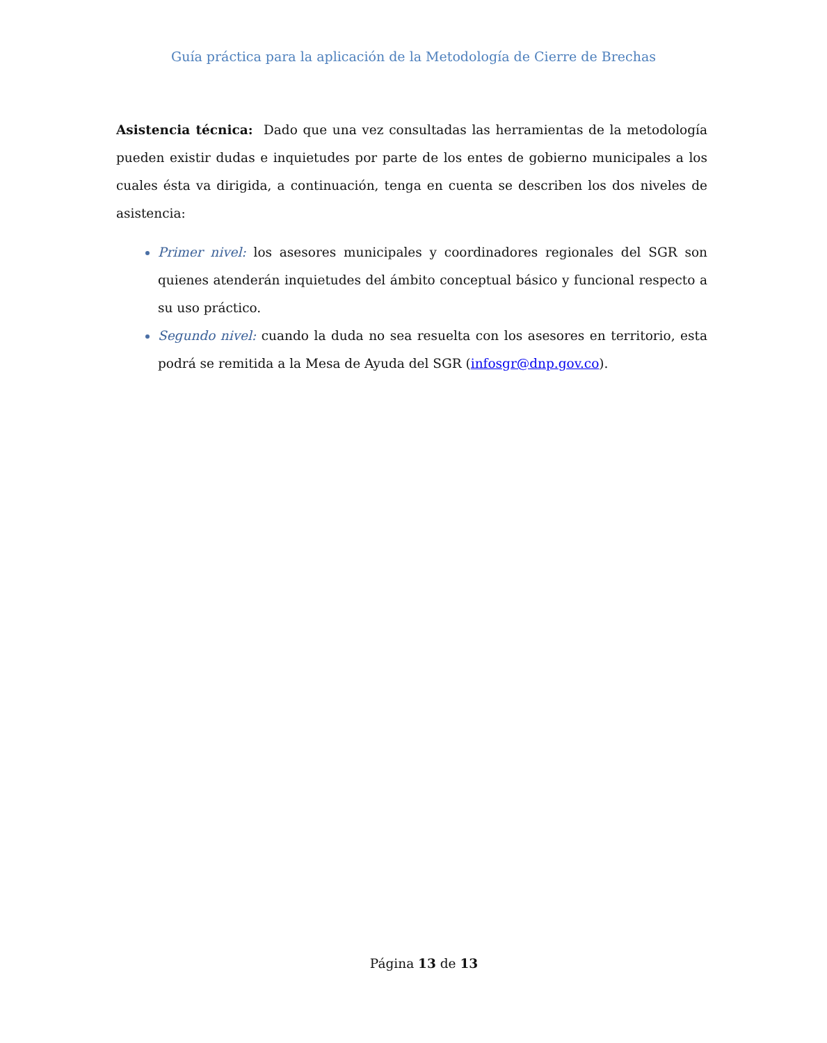Guía práctica para la aplicación de la Metodología de Cierre de Brechas
Asistencia técnica: Dado que una vez consultadas las herramientas de la metodología pueden existir dudas e inquietudes por parte de los entes de gobierno municipales a los cuales ésta va dirigida, a continuación, tenga en cuenta se describen los dos niveles de asistencia:
Primer nivel: los asesores municipales y coordinadores regionales del SGR son quienes atenderán inquietudes del ámbito conceptual básico y funcional respecto a su uso práctico.
Segundo nivel: cuando la duda no sea resuelta con los asesores en territorio, esta podrá se remitida a la Mesa de Ayuda del SGR (infosgr@dnp.gov.co).
Página 13 de 13